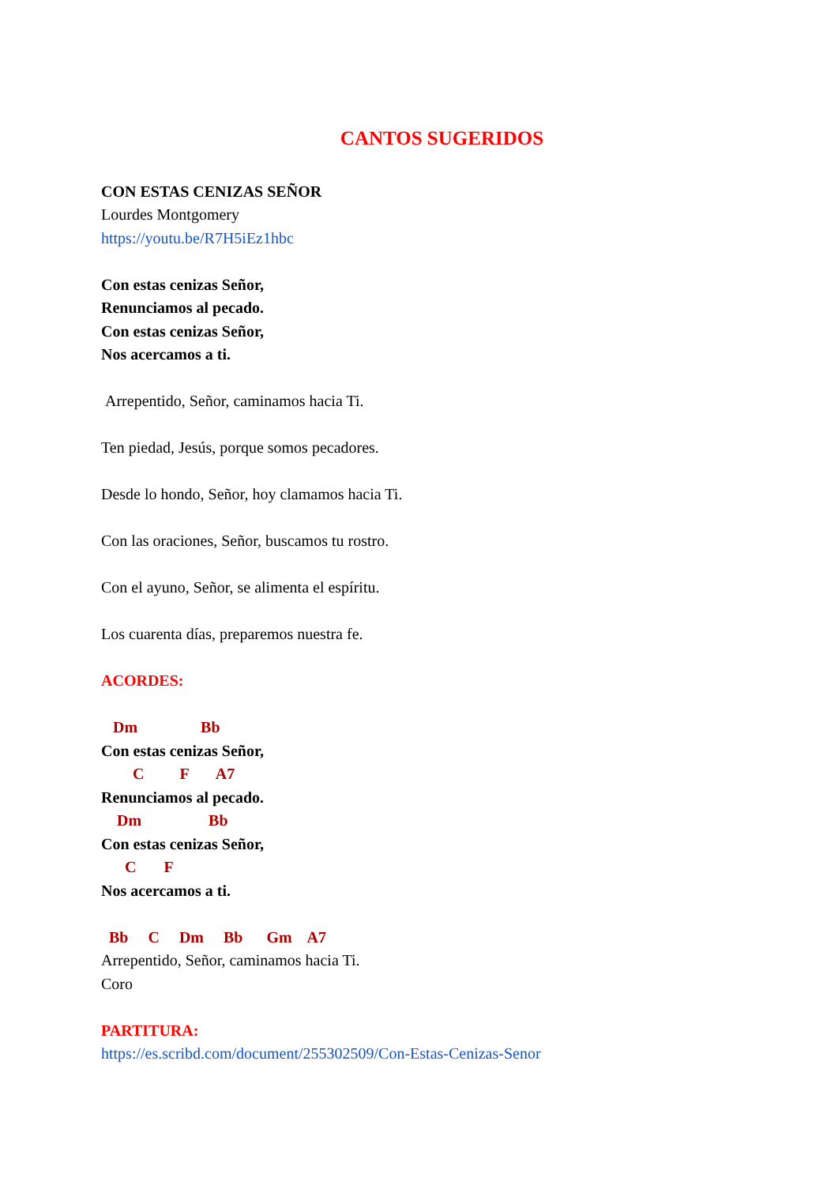CANTOS SUGERIDOS
CON ESTAS CENIZAS SEÑOR
Lourdes Montgomery
https://youtu.be/R7H5iEz1hbc
Con estas cenizas Señor,
Renunciamos al pecado.
Con estas cenizas Señor,
Nos acercamos a ti.
Arrepentido, Señor, caminamos hacia Ti.
Ten piedad, Jesús, porque somos pecadores.
Desde lo hondo, Señor, hoy clamamos hacia Ti.
Con las oraciones, Señor, buscamos tu rostro.
Con el ayuno, Señor, se alimenta el espíritu.
Los cuarenta días, preparemos nuestra fe.
ACORDES:
Dm Bb
Con estas cenizas Señor,
C F A7
Renunciamos al pecado.
Dm Bb
Con estas cenizas Señor,
C F
Nos acercamos a ti.
Bb C Dm Bb Gm A7
Arrepentido, Señor, caminamos hacia Ti.
Coro
PARTITURA:
https://es.scribd.com/document/255302509/Con-Estas-Cenizas-Senor